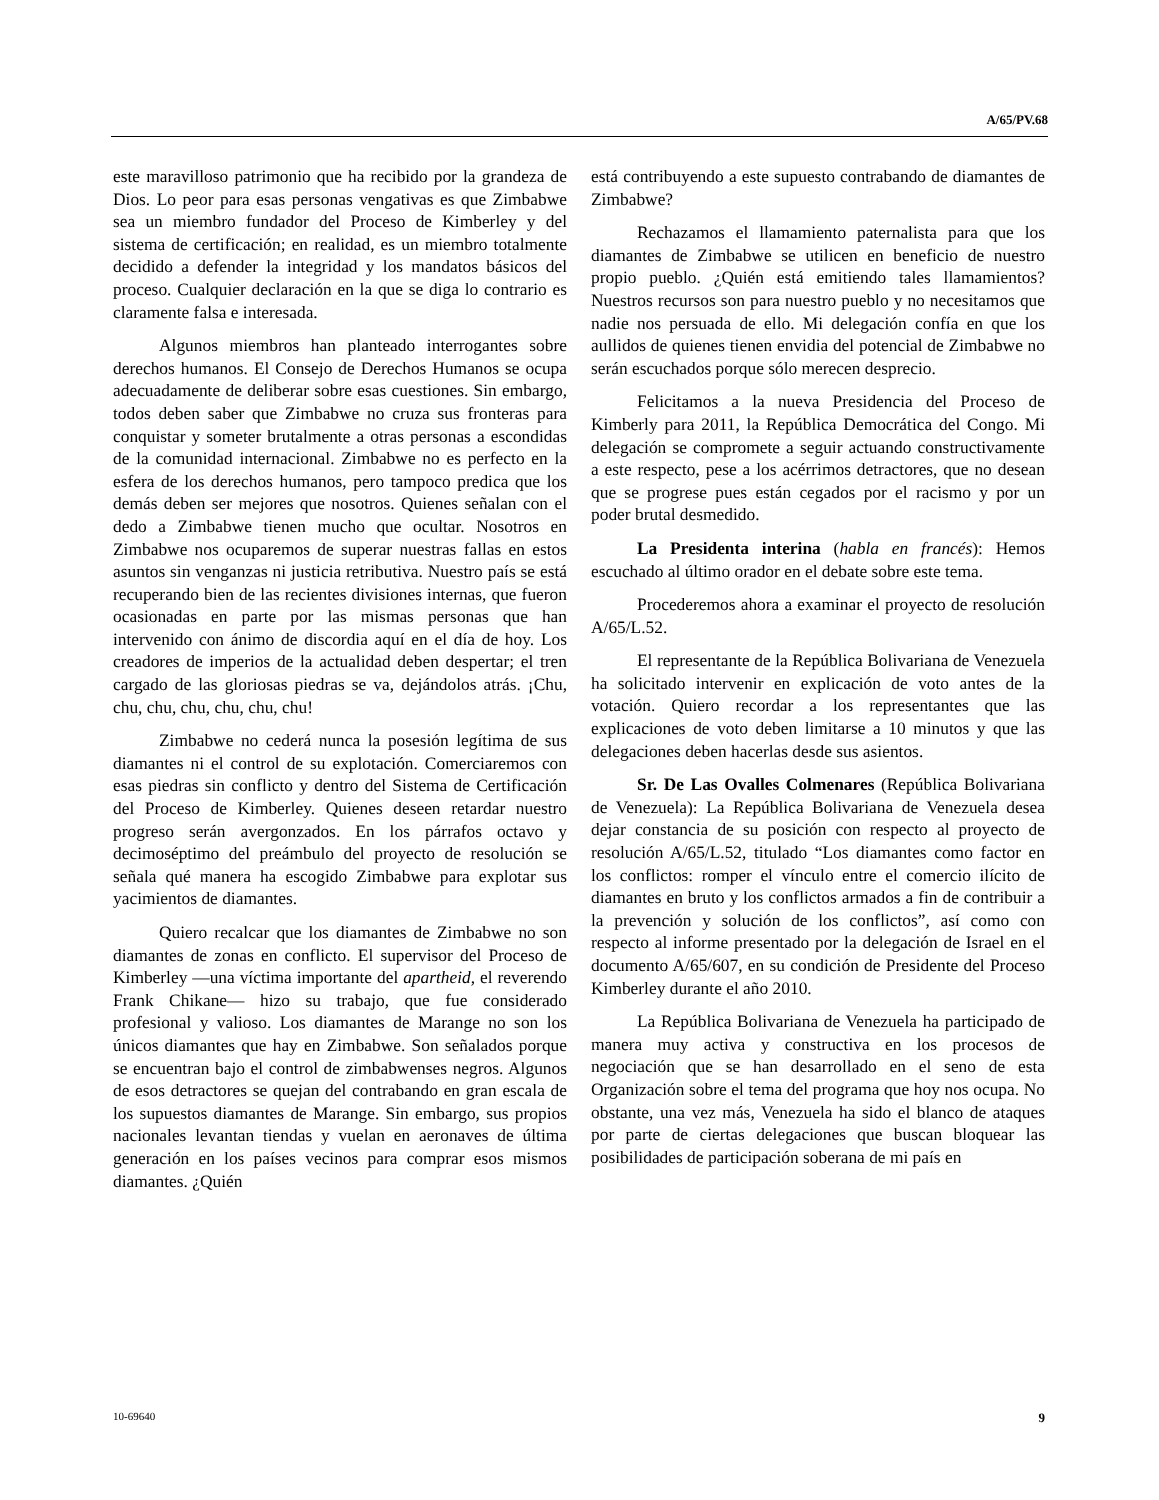A/65/PV.68
este maravilloso patrimonio que ha recibido por la grandeza de Dios. Lo peor para esas personas vengativas es que Zimbabwe sea un miembro fundador del Proceso de Kimberley y del sistema de certificación; en realidad, es un miembro totalmente decidido a defender la integridad y los mandatos básicos del proceso. Cualquier declaración en la que se diga lo contrario es claramente falsa e interesada.
Algunos miembros han planteado interrogantes sobre derechos humanos. El Consejo de Derechos Humanos se ocupa adecuadamente de deliberar sobre esas cuestiones. Sin embargo, todos deben saber que Zimbabwe no cruza sus fronteras para conquistar y someter brutalmente a otras personas a escondidas de la comunidad internacional. Zimbabwe no es perfecto en la esfera de los derechos humanos, pero tampoco predica que los demás deben ser mejores que nosotros. Quienes señalan con el dedo a Zimbabwe tienen mucho que ocultar. Nosotros en Zimbabwe nos ocuparemos de superar nuestras fallas en estos asuntos sin venganzas ni justicia retributiva. Nuestro país se está recuperando bien de las recientes divisiones internas, que fueron ocasionadas en parte por las mismas personas que han intervenido con ánimo de discordia aquí en el día de hoy. Los creadores de imperios de la actualidad deben despertar; el tren cargado de las gloriosas piedras se va, dejándolos atrás. ¡Chu, chu, chu, chu, chu, chu, chu!
Zimbabwe no cederá nunca la posesión legítima de sus diamantes ni el control de su explotación. Comerciaremos con esas piedras sin conflicto y dentro del Sistema de Certificación del Proceso de Kimberley. Quienes deseen retardar nuestro progreso serán avergonzados. En los párrafos octavo y decimoséptimo del preámbulo del proyecto de resolución se señala qué manera ha escogido Zimbabwe para explotar sus yacimientos de diamantes.
Quiero recalcar que los diamantes de Zimbabwe no son diamantes de zonas en conflicto. El supervisor del Proceso de Kimberley —una víctima importante del apartheid, el reverendo Frank Chikane— hizo su trabajo, que fue considerado profesional y valioso. Los diamantes de Marange no son los únicos diamantes que hay en Zimbabwe. Son señalados porque se encuentran bajo el control de zimbabwenses negros. Algunos de esos detractores se quejan del contrabando en gran escala de los supuestos diamantes de Marange. Sin embargo, sus propios nacionales levantan tiendas y vuelan en aeronaves de última generación en los países vecinos para comprar esos mismos diamantes. ¿Quién
está contribuyendo a este supuesto contrabando de diamantes de Zimbabwe?
Rechazamos el llamamiento paternalista para que los diamantes de Zimbabwe se utilicen en beneficio de nuestro propio pueblo. ¿Quién está emitiendo tales llamamientos? Nuestros recursos son para nuestro pueblo y no necesitamos que nadie nos persuada de ello. Mi delegación confía en que los aullidos de quienes tienen envidia del potencial de Zimbabwe no serán escuchados porque sólo merecen desprecio.
Felicitamos a la nueva Presidencia del Proceso de Kimberly para 2011, la República Democrática del Congo. Mi delegación se compromete a seguir actuando constructivamente a este respecto, pese a los acérrimos detractores, que no desean que se progrese pues están cegados por el racismo y por un poder brutal desmedido.
La Presidenta interina (habla en francés): Hemos escuchado al último orador en el debate sobre este tema.
Procederemos ahora a examinar el proyecto de resolución A/65/L.52.
El representante de la República Bolivariana de Venezuela ha solicitado intervenir en explicación de voto antes de la votación. Quiero recordar a los representantes que las explicaciones de voto deben limitarse a 10 minutos y que las delegaciones deben hacerlas desde sus asientos.
Sr. De Las Ovalles Colmenares (República Bolivariana de Venezuela): La República Bolivariana de Venezuela desea dejar constancia de su posición con respecto al proyecto de resolución A/65/L.52, titulado “Los diamantes como factor en los conflictos: romper el vínculo entre el comercio ilícito de diamantes en bruto y los conflictos armados a fin de contribuir a la prevención y solución de los conflictos”, así como con respecto al informe presentado por la delegación de Israel en el documento A/65/607, en su condición de Presidente del Proceso Kimberley durante el año 2010.
La República Bolivariana de Venezuela ha participado de manera muy activa y constructiva en los procesos de negociación que se han desarrollado en el seno de esta Organización sobre el tema del programa que hoy nos ocupa. No obstante, una vez más, Venezuela ha sido el blanco de ataques por parte de ciertas delegaciones que buscan bloquear las posibilidades de participación soberana de mi país en
10-69640 9